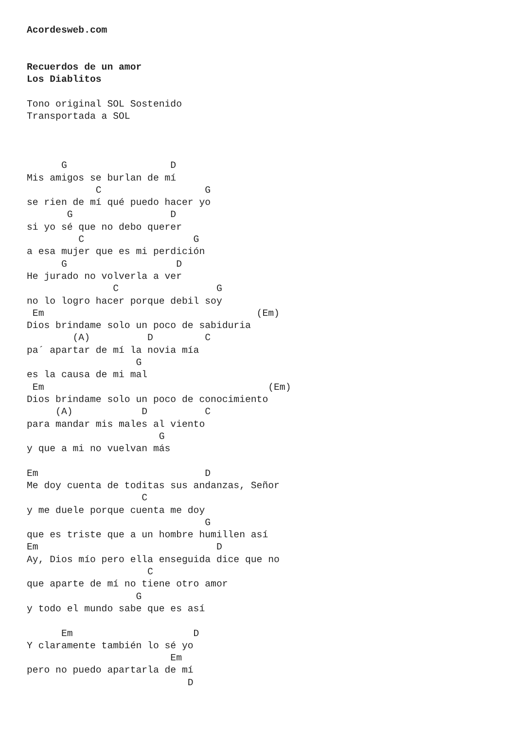Acordesweb.com


Recuerdos de un amor
Los Diablitos

Tono original SOL Sostenido
Transportada a SOL



      G                  D
Mis amigos se burlan de mí
            C                  G
se rien de mí qué puedo hacer yo
       G                 D
si yo sé que no debo querer
         C                   G
a esa mujer que es mi perdición
      G                   D
He jurado no volverla a ver
               C                 G
no lo logro hacer porque debil soy
 Em                                     (Em)
Dios brindame solo un poco de sabiduria
        (A)          D         C
pa´ apartar de mí la novia mía
                   G
es la causa de mi mal
 Em                                       (Em)
Dios brindame solo un poco de conocimiento
     (A)            D          C
para mandar mis males al viento
                       G
y que a mi no vuelvan más

Em                             D
Me doy cuenta de toditas sus andanzas, Señor
                    C
y me duele porque cuenta me doy
                               G
que es triste que a un hombre humillen así
Em                               D
Ay, Dios mío pero ella enseguida dice que no
                     C
que aparte de mí no tiene otro amor
                   G
y todo el mundo sabe que es así

      Em                     D
Y claramente también lo sé yo
                         Em
pero no puedo apartarla de mí
                            D